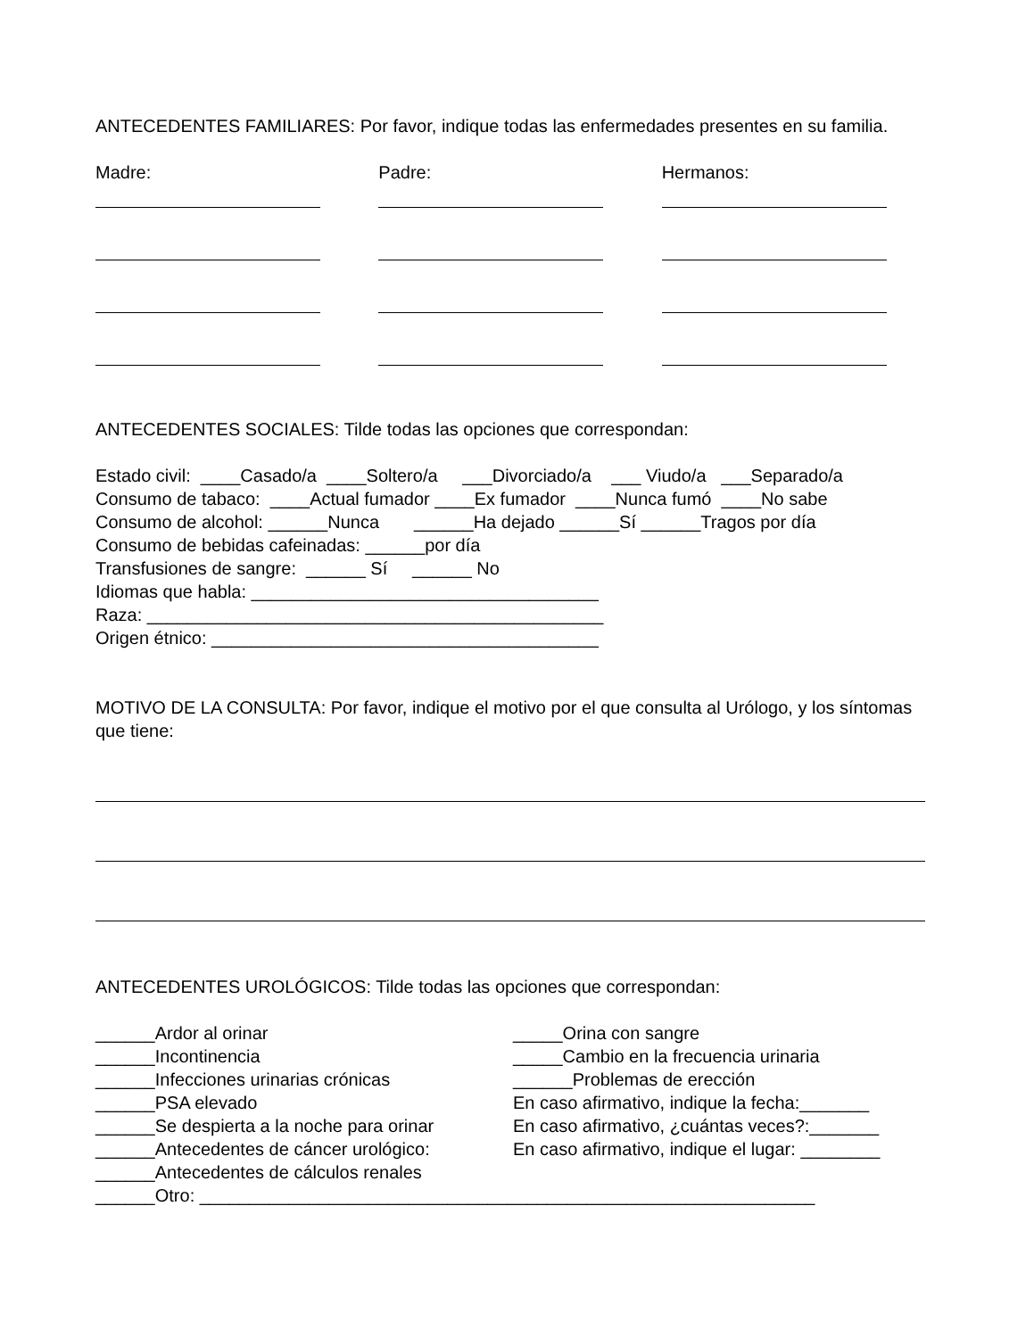ANTECEDENTES FAMILIARES: Por favor, indique todas las enfermedades presentes en su familia.
Madre:
Padre:
Hermanos:
ANTECEDENTES SOCIALES: Tilde todas las opciones que correspondan:
Estado civil: ____Casado/a ____Soltero/a ___Divorciado/a ___ Viudo/a ___Separado/a Consumo de tabaco: ____Actual fumador ____Ex fumador ____Nunca fumó ____No sabe Consumo de alcohol: ______Nunca ______Ha dejado ______Sí ______Tragos por día Consumo de bebidas cafeinadas: ______por día Transfusiones de sangre: ______ Sí ______ No Idiomas que habla: ___________________________________ Raza: ______________________________________________ Origen étnico: _______________________________________
MOTIVO DE LA CONSULTA: Por favor, indique el motivo por el que consulta al Urólogo, y los síntomas que tiene:
ANTECEDENTES UROLÓGICOS: Tilde todas las opciones que correspondan:
______Ardor al orinar
______Incontinencia
______Infecciones urinarias crónicas
______PSA elevado
______Se despierta a la noche para orinar
______Antecedentes de cáncer urológico:
______Antecedentes de cálculos renales
_____Orina con sangre
_____Cambio en la frecuencia urinaria
______Problemas de erección
En caso afirmativo, indique la fecha:_______
En caso afirmativo, ¿cuántas veces?:_______
En caso afirmativo, indique el lugar: ________
______Otro: ______________________________________________________________